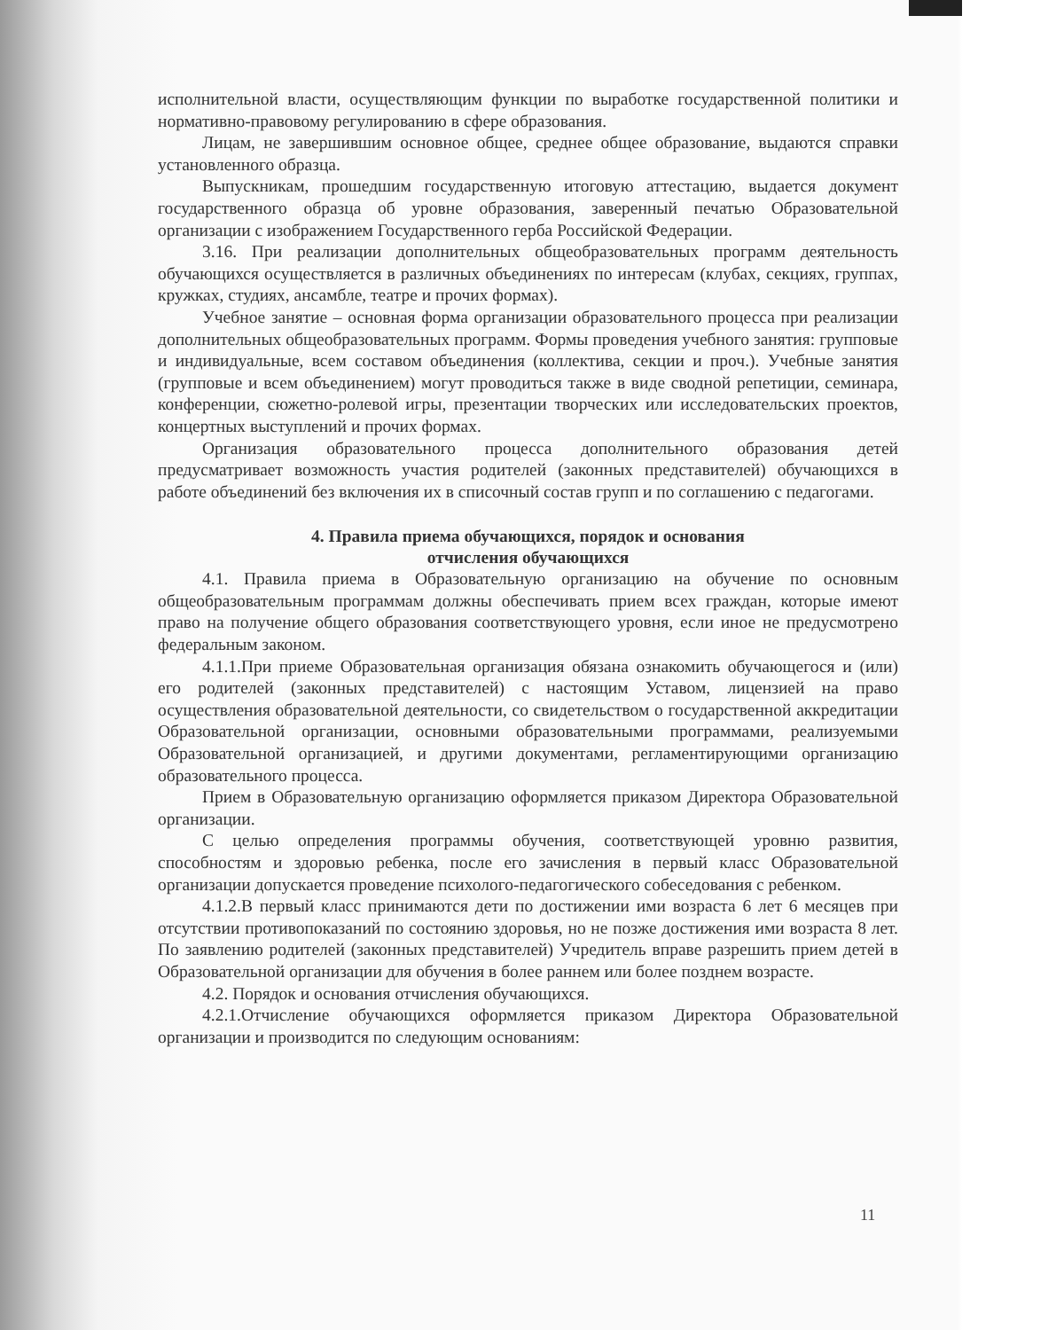исполнительной власти, осуществляющим функции по выработке государственной политики и нормативно-правовому регулированию в сфере образования.
Лицам, не завершившим основное общее, среднее общее образование, выдаются справки установленного образца.
Выпускникам, прошедшим государственную итоговую аттестацию, выдается документ государственного образца об уровне образования, заверенный печатью Образовательной организации с изображением Государственного герба Российской Федерации.
3.16. При реализации дополнительных общеобразовательных программ деятельность обучающихся осуществляется в различных объединениях по интересам (клубах, секциях, группах, кружках, студиях, ансамбле, театре и прочих формах).
Учебное занятие – основная форма организации образовательного процесса при реализации дополнительных общеобразовательных программ. Формы проведения учебного занятия: групповые и индивидуальные, всем составом объединения (коллектива, секции и проч.). Учебные занятия (групповые и всем объединением) могут проводиться также в виде сводной репетиции, семинара, конференции, сюжетно-ролевой игры, презентации творческих или исследовательских проектов, концертных выступлений и прочих формах.
Организация образовательного процесса дополнительного образования детей предусматривает возможность участия родителей (законных представителей) обучающихся в работе объединений без включения их в списочный состав групп и по соглашению с педагогами.
4. Правила приема обучающихся, порядок и основания
отчисления обучающихся
4.1. Правила приема в Образовательную организацию на обучение по основным общеобразовательным программам должны обеспечивать прием всех граждан, которые имеют право на получение общего образования соответствующего уровня, если иное не предусмотрено федеральным законом.
4.1.1.При приеме Образовательная организация обязана ознакомить обучающегося и (или) его родителей (законных представителей) с настоящим Уставом, лицензией на право осуществления образовательной деятельности, со свидетельством о государственной аккредитации Образовательной организации, основными образовательными программами, реализуемыми Образовательной организацией, и другими документами, регламентирующими организацию образовательного процесса.
Прием в Образовательную организацию оформляется приказом Директора Образовательной организации.
С целью определения программы обучения, соответствующей уровню развития, способностям и здоровью ребенка, после его зачисления в первый класс Образовательной организации допускается проведение психолого-педагогического собеседования с ребенком.
4.1.2.В первый класс принимаются дети по достижении ими возраста 6 лет 6 месяцев при отсутствии противопоказаний по состоянию здоровья, но не позже достижения ими возраста 8 лет. По заявлению родителей (законных представителей) Учредитель вправе разрешить прием детей в Образовательной организации для обучения в более раннем или более позднем возрасте.
4.2. Порядок и основания отчисления обучающихся.
4.2.1.Отчисление обучающихся оформляется приказом Директора Образовательной организации и производится по следующим основаниям:
11